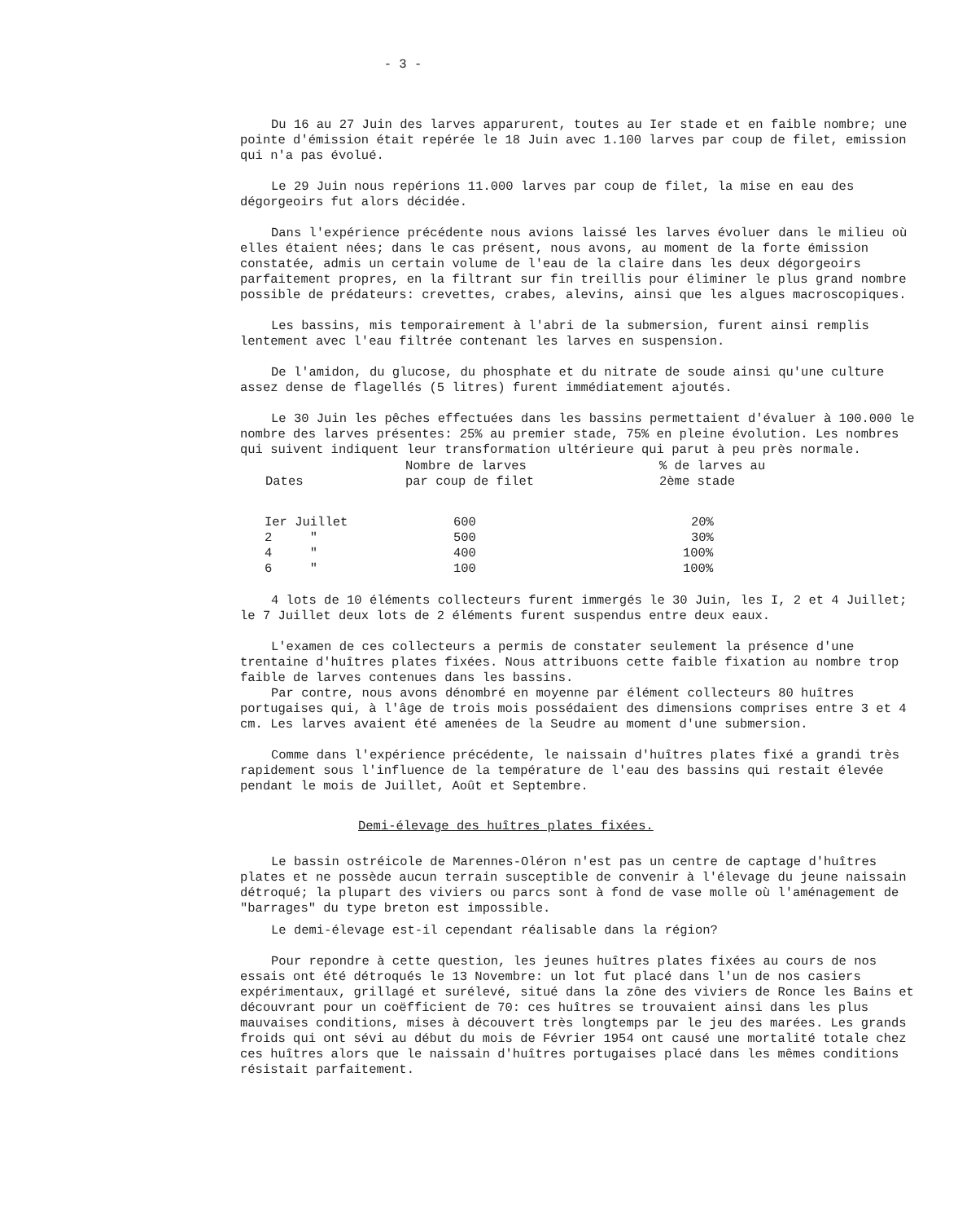- 3 -
Du 16 au 27 Juin des larves apparurent, toutes au Ier stade et en faible nombre; une pointe d'émission était repérée le 18 Juin avec 1.100 larves par coup de filet, emission qui n'a pas évolué.
Le 29 Juin nous repérions 11.000 larves par coup de filet, la mise en eau des dégorgeoirs fut alors décidée.
Dans l'expérience précédente nous avions laissé les larves évoluer dans le milieu où elles étaient nées; dans le cas présent, nous avons, au moment de la forte émission constatée, admis un certain volume de l'eau de la claire dans les deux dégorgeoirs parfaitement propres, en la filtrant sur fin treillis pour éliminer le plus grand nombre possible de prédateurs: crevettes, crabes, alevins, ainsi que les algues macroscopiques.
Les bassins, mis temporairement à l'abri de la submersion, furent ainsi remplis lentement avec l'eau filtrée contenant les larves en suspension.
De l'amidon, du glucose, du phosphate et du nitrate de soude ainsi qu'une culture assez dense de flagellés (5 litres) furent immédiatement ajoutés.
Le 30 Juin les pêches effectuées dans les bassins permettaient d'évaluer à 100.000 le nombre des larves présentes: 25% au premier stade, 75% en pleine évolution. Les nombres qui suivent indiquent leur transformation ultérieure qui parut à peu près normale.
| Dates | Nombre de larves par coup de filet | % de larves au 2ème stade |
| --- | --- | --- |
| Ier Juillet | 600 | 20% |
| 2 " | 500 | 30% |
| 4 " | 400 | 100% |
| 6 " | 100 | 100% |
4 lots de 10 éléments collecteurs furent immergés le 30 Juin, les I, 2 et 4 Juillet; le 7 Juillet deux lots de 2 éléments furent suspendus entre deux eaux.
L'examen de ces collecteurs a permis de constater seulement la présence d'une trentaine d'huîtres plates fixées. Nous attribuons cette faible fixation au nombre trop faible de larves contenues dans les bassins.
Par contre, nous avons dénombré en moyenne par élément collecteurs 80 huîtres portugaises qui, à l'âge de trois mois possédaient des dimensions comprises entre 3 et 4 cm. Les larves avaient été amenées de la Seudre au moment d'une submersion.
Comme dans l'expérience précédente, le naissain d'huîtres plates fixé a grandi très rapidement sous l'influence de la température de l'eau des bassins qui restait élevée pendant le mois de Juillet, Août et Septembre.
Demi-élevage des huîtres plates fixées.
Le bassin ostréicole de Marennes-Oléron n'est pas un centre de captage d'huîtres plates et ne possède aucun terrain susceptible de convenir à l'élevage du jeune naissain détroqué; la plupart des viviers ou parcs sont à fond de vase molle où l'aménagement de "barrages" du type breton est impossible.
Le demi-élevage est-il cependant réalisable dans la région?
Pour repondre à cette question, les jeunes huîtres plates fixées au cours de nos essais ont été détroqués le 13 Novembre: un lot fut placé dans l'un de nos casiers expérimentaux, grillagé et surélevé, situé dans la zône des viviers de Ronce les Bains et découvrant pour un coëfficient de 70: ces huîtres se trouvaient ainsi dans les plus mauvaises conditions, mises à découvert très longtemps par le jeu des marées. Les grands froids qui ont sévi au début du mois de Février 1954 ont causé une mortalité totale chez ces huîtres alors que le naissain d'huîtres portugaises placé dans les mêmes conditions résistait parfaitement.